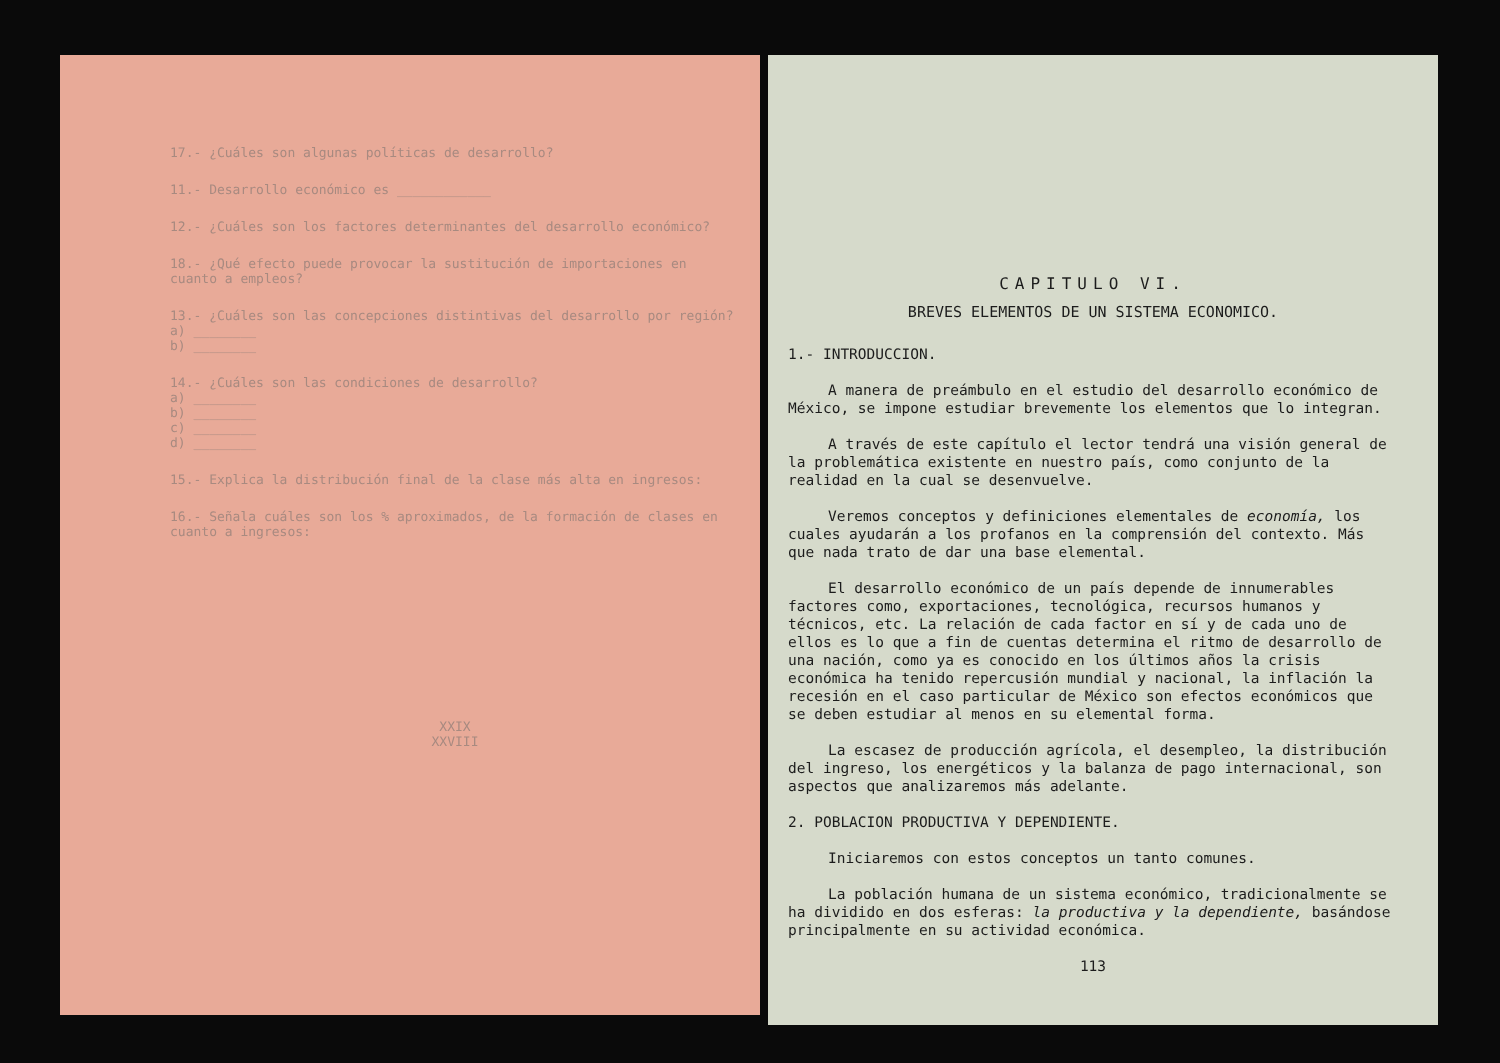17.- ¿Cuáles son algunas políticas de desarrollo?
11.- Desarrollo económico es ____________
12.- ¿Cuáles son los factores determinantes del desarrollo económico?
18.- ¿Qué efecto puede provocar la sustitución de importaciones en cuanto a empleos?
13.- ¿Cuáles son las concepciones distintivas del desarrollo por región?
a) ________
b) ________
14.- ¿Cuáles son las condiciones de desarrollo?
a) ________
b) ________
c) ________
d) ________
15.- Explica la distribución final de la clase más alta en ingresos:
16.- Señala cuáles son los % aproximados, de la formación de clases en cuanto a ingresos:
XXIX
XXVIII
CAPITULO VI.
BREVES ELEMENTOS DE UN SISTEMA ECONOMICO.
1.- INTRODUCCION.
A manera de preámbulo en el estudio del desarrollo económico de México, se impone estudiar brevemente los elementos que lo integran.
A través de este capítulo el lector tendrá una visión general de la problemática existente en nuestro país, como conjunto de la realidad en la cual se desenvuelve.
Veremos conceptos y definiciones elementales de economía, los cuales ayudarán a los profanos en la comprensión del contexto. Más que nada trato de dar una base elemental.
El desarrollo económico de un país depende de innumerables factores como, exportaciones, tecnológica, recursos humanos y técnicos, etc. La relación de cada factor en sí y de cada uno de ellos es lo que a fin de cuentas determina el ritmo de desarrollo de una nación, como ya es conocido en los últimos años la crisis económica ha tenido repercusión mundial y nacional, la inflación la recesión en el caso particular de México son efectos económicos que se deben estudiar al menos en su elemental forma.
La escasez de producción agrícola, el desempleo, la distribución del ingreso, los energéticos y la balanza de pago internacional, son aspectos que analizaremos más adelante.
2. POBLACION PRODUCTIVA Y DEPENDIENTE.
Iniciaremos con estos conceptos un tanto comunes.
La población humana de un sistema económico, tradicionalmente se ha dividido en dos esferas: la productiva y la dependiente, basándose principalmente en su actividad económica.
113